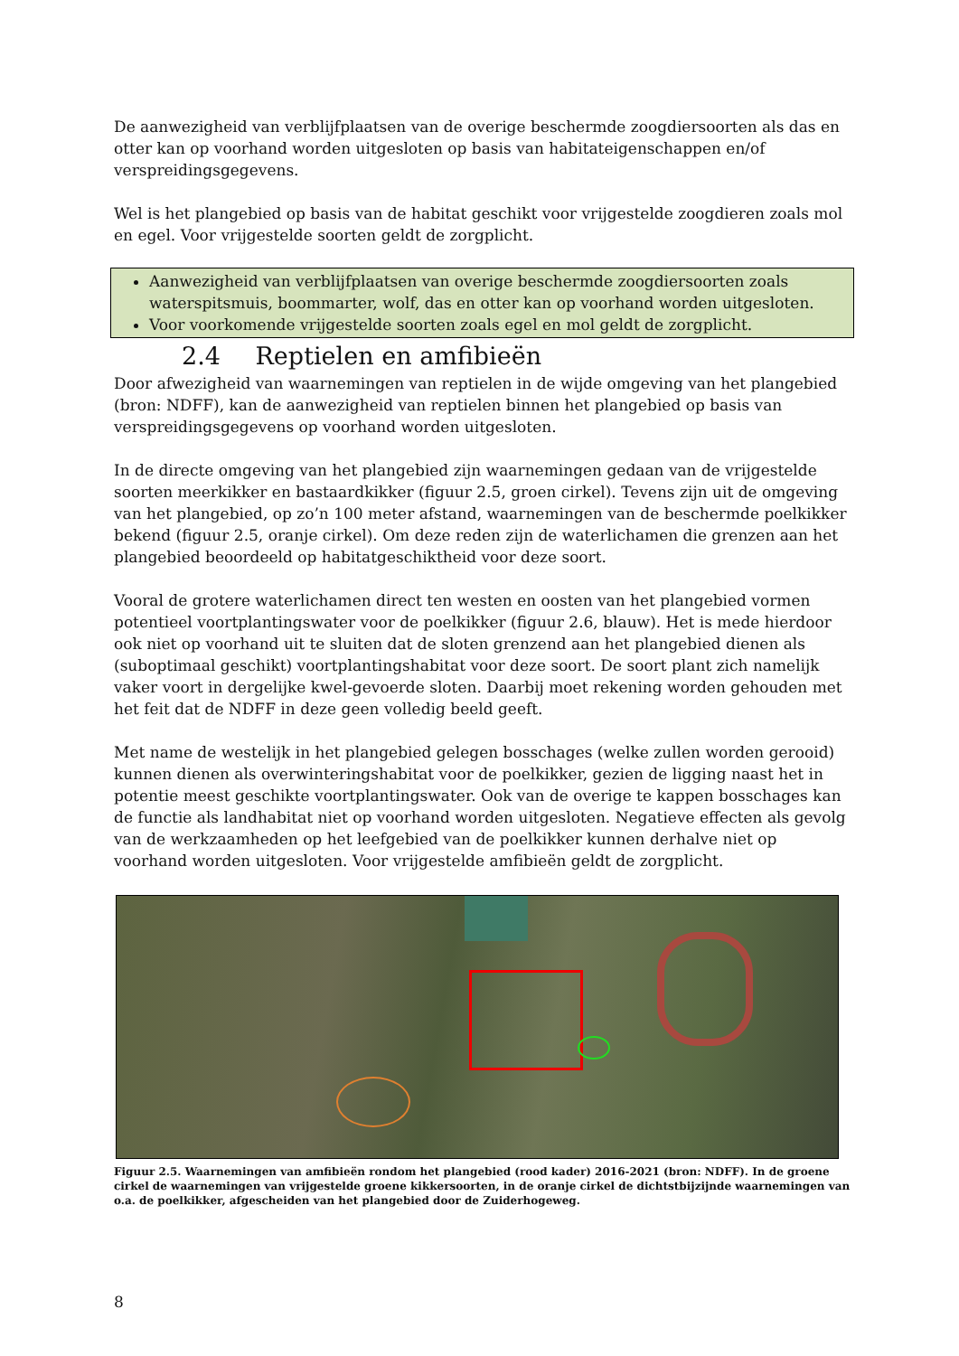De aanwezigheid van verblijfplaatsen van de overige beschermde zoogdiersoorten als das en otter kan op voorhand worden uitgesloten op basis van habitateigenschappen en/of verspreidingsgegevens.
Wel is het plangebied op basis van de habitat geschikt voor vrijgestelde zoogdieren zoals mol en egel. Voor vrijgestelde soorten geldt de zorgplicht.
Aanwezigheid van verblijfplaatsen van overige beschermde zoogdiersoorten zoals waterspitsmuis, boommarter, wolf, das en otter kan op voorhand worden uitgesloten.
Voor voorkomende vrijgestelde soorten zoals egel en mol geldt de zorgplicht.
2.4 Reptielen en amfibieën
Door afwezigheid van waarnemingen van reptielen in de wijde omgeving van het plangebied (bron: NDFF), kan de aanwezigheid van reptielen binnen het plangebied op basis van verspreidingsgegevens op voorhand worden uitgesloten.
In de directe omgeving van het plangebied zijn waarnemingen gedaan van de vrijgestelde soorten meerkikker en bastaardkikker (figuur 2.5, groen cirkel). Tevens zijn uit de omgeving van het plangebied, op zo’n 100 meter afstand, waarnemingen van de beschermde poelkikker bekend (figuur 2.5, oranje cirkel). Om deze reden zijn de waterlichamen die grenzen aan het plangebied beoordeeld op habitatgeschiktheid voor deze soort.
Vooral de grotere waterlichamen direct ten westen en oosten van het plangebied vormen potentieel voortplantingswater voor de poelkikker (figuur 2.6, blauw). Het is mede hierdoor ook niet op voorhand uit te sluiten dat de sloten grenzend aan het plangebied dienen als (suboptimaal geschikt) voortplantingshabitat voor deze soort. De soort plant zich namelijk vaker voort in dergelijke kwel-gevoerde sloten. Daarbij moet rekening worden gehouden met het feit dat de NDFF in deze geen volledig beeld geeft.
Met name de westelijk in het plangebied gelegen bosschages (welke zullen worden gerooid) kunnen dienen als overwinteringshabitat voor de poelkikker, gezien de ligging naast het in potentie meest geschikte voortplantingswater. Ook van de overige te kappen bosschages kan de functie als landhabitat niet op voorhand worden uitgesloten. Negatieve effecten als gevolg van de werkzaamheden op het leefgebied van de poelkikker kunnen derhalve niet op voorhand worden uitgesloten. Voor vrijgestelde amfibieën geldt de zorgplicht.
Figuur 2.5. Waarnemingen van amfibieën rondom het plangebied (rood kader) 2016-2021 (bron: NDFF). In de groene cirkel de waarnemingen van vrijgestelde groene kikkersoorten, in de oranje cirkel de dichtstbijzijnde waarnemingen van o.a. de poelkikker, afgescheiden van het plangebied door de Zuiderhogeweg.
8